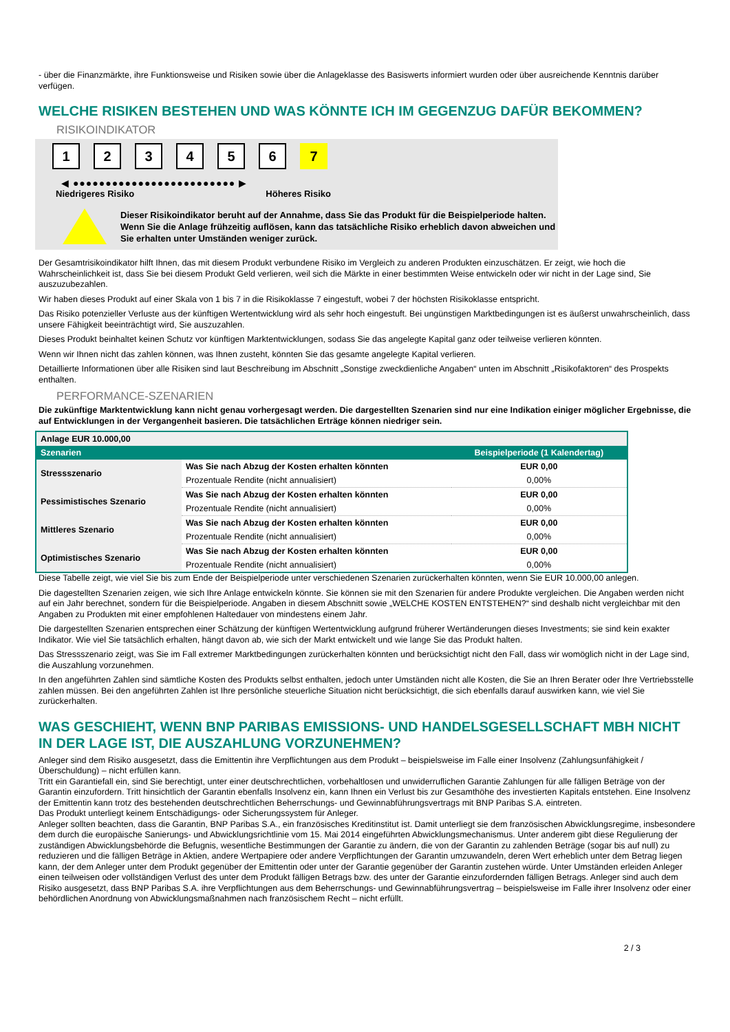- über die Finanzmärkte, ihre Funktionsweise und Risiken sowie über die Anlageklasse des Basiswerts informiert wurden oder über ausreichende Kenntnis darüber verfügen.
WELCHE RISIKEN BESTEHEN UND WAS KÖNNTE ICH IM GEGENZUG DAFÜR BEKOMMEN?
RISIKOINDIKATOR
1 2 3 4 5 6 7
◀ ●●●●●●●●●●●●●●●●●●●●●●●●● ▶
Niedrigeres Risiko Höheres Risiko
Dieser Risikoindikator beruht auf der Annahme, dass Sie das Produkt für die Beispielperiode halten.
Wenn Sie die Anlage frühzeitig auflösen, kann das tatsächliche Risiko erheblich davon abweichen und Sie erhalten unter Umständen weniger zurück.
Der Gesamtrisikoindikator hilft Ihnen, das mit diesem Produkt verbundene Risiko im Vergleich zu anderen Produkten einzuschätzen. Er zeigt, wie hoch die Wahrscheinlichkeit ist, dass Sie bei diesem Produkt Geld verlieren, weil sich die Märkte in einer bestimmten Weise entwickeln oder wir nicht in der Lage sind, Sie auszuzubezahlen.
Wir haben dieses Produkt auf einer Skala von 1 bis 7 in die Risikoklasse 7 eingestuft, wobei 7 der höchsten Risikoklasse entspricht.
Das Risiko potenzieller Verluste aus der künftigen Wertentwicklung wird als sehr hoch eingestuft. Bei ungünstigen Marktbedingungen ist es äußerst unwahrscheinlich, dass unsere Fähigkeit beeinträchtigt wird, Sie auszuzahlen.
Dieses Produkt beinhaltet keinen Schutz vor künftigen Marktentwicklungen, sodass Sie das angelegte Kapital ganz oder teilweise verlieren könnten.
Wenn wir Ihnen nicht das zahlen können, was Ihnen zusteht, könnten Sie das gesamte angelegte Kapital verlieren.
Detaillierte Informationen über alle Risiken sind laut Beschreibung im Abschnitt „Sonstige zweckdienliche Angaben“ unten im Abschnitt „Risikofaktoren“ des Prospekts enthalten.
PERFORMANCE-SZENARIEN
Die zukünftige Marktentwicklung kann nicht genau vorhergesagt werden. Die dargestellten Szenarien sind nur eine Indikation einiger möglicher Ergebnisse, die auf Entwicklungen in der Vergangenheit basieren. Die tatsächlichen Erträge können niedriger sein.
| Anlage EUR 10.000,00 | | |
| --- | --- | --- |
| Szenarien | | Beispielperiode (1 Kalendertag) |
| Stressszenario | Was Sie nach Abzug der Kosten erhalten könnten | EUR 0,00 |
| | Prozentuale Rendite (nicht annualisiert) | 0,00% |
| Pessimistisches Szenario | Was Sie nach Abzug der Kosten erhalten könnten | EUR 0,00 |
| | Prozentuale Rendite (nicht annualisiert) | 0,00% |
| Mittleres Szenario | Was Sie nach Abzug der Kosten erhalten könnten | EUR 0,00 |
| | Prozentuale Rendite (nicht annualisiert) | 0,00% |
| Optimistisches Szenario | Was Sie nach Abzug der Kosten erhalten könnten | EUR 0,00 |
| | Prozentuale Rendite (nicht annualisiert) | 0,00% |
Diese Tabelle zeigt, wie viel Sie bis zum Ende der Beispielperiode unter verschiedenen Szenarien zurückerhalten könnten, wenn Sie EUR 10.000,00 anlegen.
Die dagestellten Szenarien zeigen, wie sich Ihre Anlage entwickeln könnte. Sie können sie mit den Szenarien für andere Produkte vergleichen. Die Angaben werden nicht auf ein Jahr berechnet, sondern für die Beispielperiode. Angaben in diesem Abschnitt sowie „WELCHE KOSTEN ENTSTEHEN?“ sind deshalb nicht vergleichbar mit den Angaben zu Produkten mit einer empfohlenen Haltedauer von mindestens einem Jahr.
Die dargestellten Szenarien entsprechen einer Schätzung der künftigen Wertentwicklung aufgrund früherer Wertänderungen dieses Investments; sie sind kein exakter Indikator. Wie viel Sie tatsächlich erhalten, hängt davon ab, wie sich der Markt entwickelt und wie lange Sie das Produkt halten.
Das Stressszenario zeigt, was Sie im Fall extremer Marktbedingungen zurückerhalten könnten und berücksichtigt nicht den Fall, dass wir womöglich nicht in der Lage sind, die Auszahlung vorzunehmen.
In den angeführten Zahlen sind sämtliche Kosten des Produkts selbst enthalten, jedoch unter Umständen nicht alle Kosten, die Sie an Ihren Berater oder Ihre Vertriebsstelle zahlen müssen. Bei den angeführten Zahlen ist Ihre persönliche steuerliche Situation nicht berücksichtigt, die sich ebenfalls darauf auswirken kann, wie viel Sie zurückerhalten.
WAS GESCHIEHT, WENN BNP PARIBAS EMISSIONS- UND HANDELSGESELLSCHAFT MBH NICHT IN DER LAGE IST, DIE AUSZAHLUNG VORZUNEHMEN?
Anleger sind dem Risiko ausgesetzt, dass die Emittentin ihre Verpflichtungen aus dem Produkt – beispielsweise im Falle einer Insolvenz (Zahlungsunfähigkeit / Überschuldung) – nicht erfüllen kann.
Tritt ein Garantiefall ein, sind Sie berechtigt, unter einer deutschrechtlichen, vorbehaltlosen und unwiderruflichen Garantie Zahlungen für alle fälligen Beträge von der Garantin einzufordern. Tritt hinsichtlich der Garantin ebenfalls Insolvenz ein, kann Ihnen ein Verlust bis zur Gesamthöhe des investierten Kapitals entstehen. Eine Insolvenz der Emittentin kann trotz des bestehenden deutschrechtlichen Beherrschungs- und Gewinnabführungsvertrags mit BNP Paribas S.A. eintreten.
Das Produkt unterliegt keinem Entschädigungs- oder Sicherungssystem für Anleger.
Anleger sollten beachten, dass die Garantin, BNP Paribas S.A., ein französisches Kreditinstitut ist. Damit unterliegt sie dem französischen Abwicklungsregime, insbesondere dem durch die europäische Sanierungs- und Abwicklungsrichtlinie vom 15. Mai 2014 eingeführten Abwicklungsmechanismus. Unter anderem gibt diese Regulierung der zuständigen Abwicklungsbehörde die Befugnis, wesentliche Bestimmungen der Garantie zu ändern, die von der Garantin zu zahlenden Beträge (sogar bis auf null) zu reduzieren und die fälligen Beträge in Aktien, andere Wertpapiere oder andere Verpflichtungen der Garantin umzuwandeln, deren Wert erheblich unter dem Betrag liegen kann, der dem Anleger unter dem Produkt gegenüber der Emittentin oder unter der Garantie gegenüber der Garantin zustehen würde. Unter Umständen erleiden Anleger einen teilweisen oder vollständigen Verlust des unter dem Produkt fälligen Betrags bzw. des unter der Garantie einzufordernden fälligen Betrags. Anleger sind auch dem Risiko ausgesetzt, dass BNP Paribas S.A. ihre Verpflichtungen aus dem Beherrschungs- und Gewinnabführungsvertrag – beispielsweise im Falle ihrer Insolvenz oder einer behördlichen Anordnung von Abwicklungsmaßnahmen nach französischem Recht – nicht erfüllt.
2 / 3